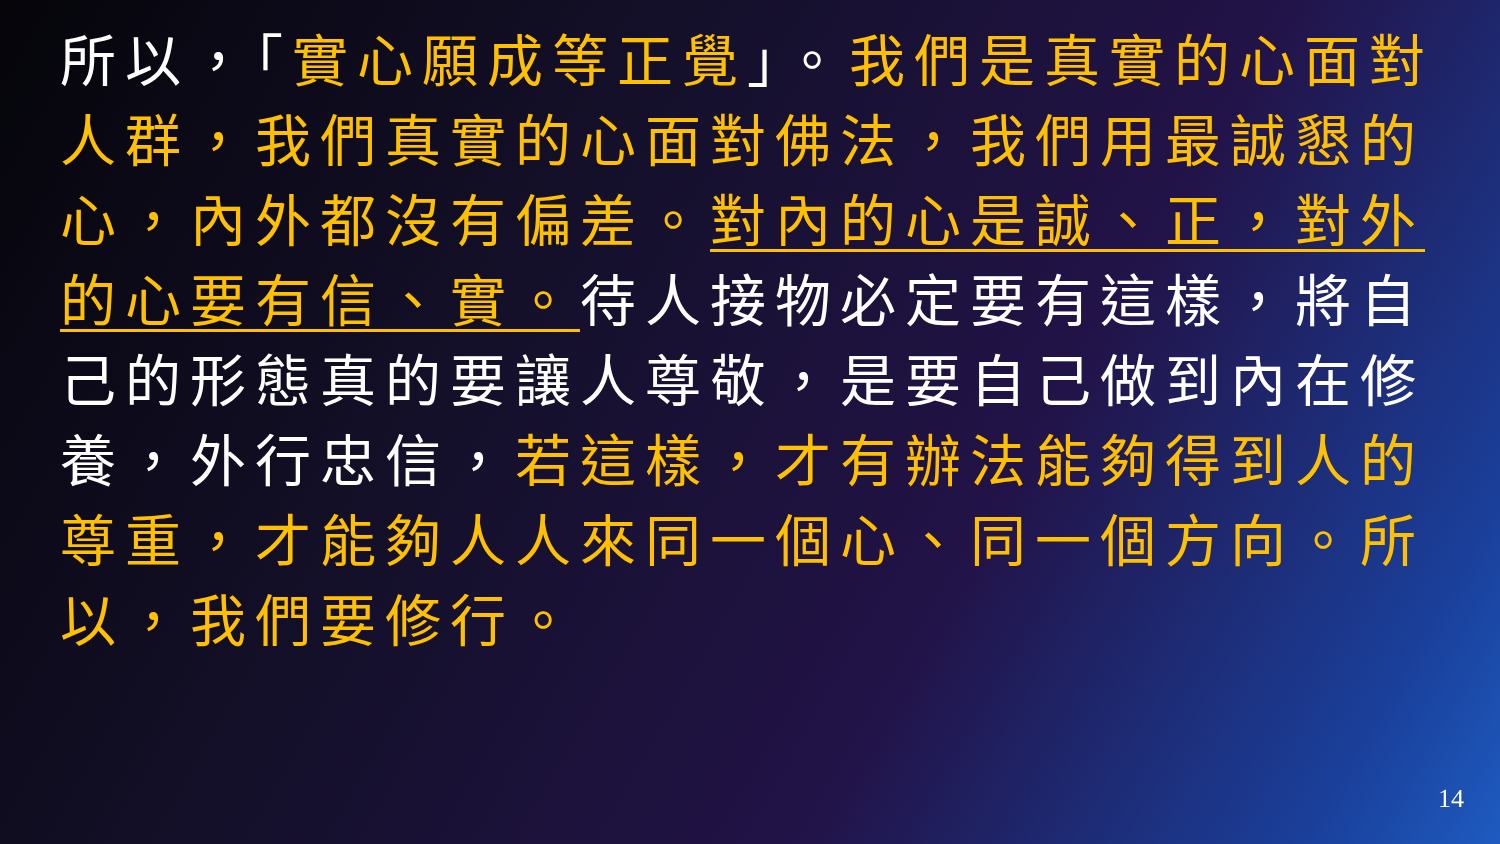所以，「實心願成等正覺」。我們是真實的心面對人群，我們真實的心面對佛法，我們用最誠懇的心，內外都沒有偏差。對內的心是誠、正，對外的心要有信、實。待人接物必定要有這樣，將自己的形態真的要讓人尊敬，是要自己做到內在修養，外行忠信，若這樣，才有辦法能夠得到人的尊重，才能夠人人來同一個心、同一個方向。所以，我們要修行。
14